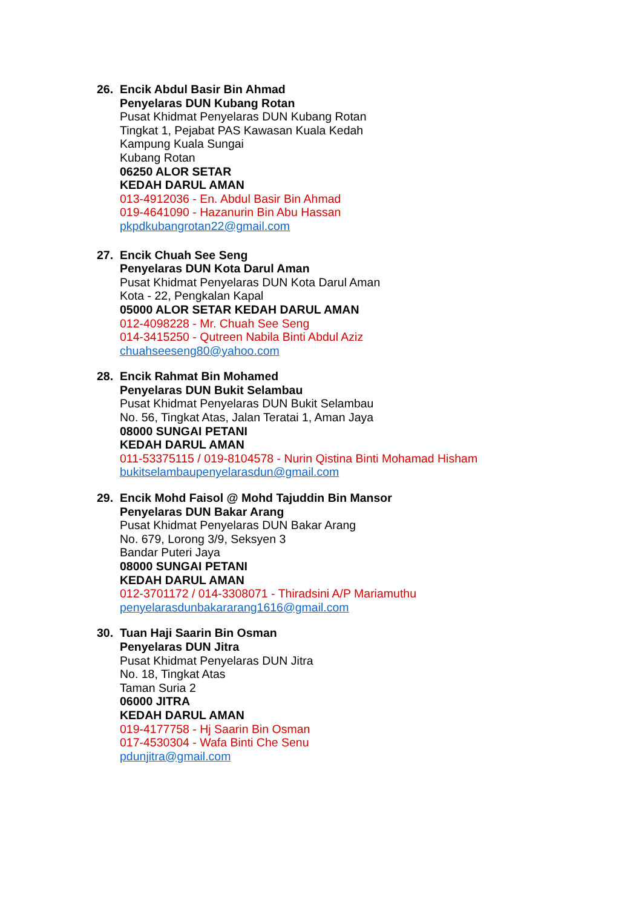26. Encik Abdul Basir Bin Ahmad
Penyelaras DUN Kubang Rotan
Pusat Khidmat Penyelaras DUN Kubang Rotan
Tingkat 1, Pejabat PAS Kawasan Kuala Kedah
Kampung Kuala Sungai
Kubang Rotan
06250 ALOR SETAR
KEDAH DARUL AMAN
013-4912036 - En. Abdul Basir Bin Ahmad
019-4641090 - Hazanurin Bin Abu Hassan
pkpdkubangrotan22@gmail.com
27. Encik Chuah See Seng
Penyelaras DUN Kota Darul Aman
Pusat Khidmat Penyelaras DUN Kota Darul Aman
Kota - 22, Pengkalan Kapal
05000 ALOR SETAR KEDAH DARUL AMAN
012-4098228 - Mr. Chuah See Seng
014-3415250 - Qutreen Nabila Binti Abdul Aziz
chuahseeseng80@yahoo.com
28. Encik Rahmat Bin Mohamed
Penyelaras DUN Bukit Selambau
Pusat Khidmat Penyelaras DUN Bukit Selambau
No. 56, Tingkat Atas, Jalan Teratai 1, Aman Jaya
08000 SUNGAI PETANI
KEDAH DARUL AMAN
011-53375115 / 019-8104578 - Nurin Qistina Binti Mohamad Hisham
bukitselambaupenyelarasdun@gmail.com
29. Encik Mohd Faisol @ Mohd Tajuddin Bin Mansor
Penyelaras DUN Bakar Arang
Pusat Khidmat Penyelaras DUN Bakar Arang
No. 679, Lorong 3/9, Seksyen 3
Bandar Puteri Jaya
08000 SUNGAI PETANI
KEDAH DARUL AMAN
012-3701172 / 014-3308071 - Thiradsini A/P Mariamuthu
penyelarasdunbakararang1616@gmail.com
30. Tuan Haji Saarin Bin Osman
Penyelaras DUN Jitra
Pusat Khidmat Penyelaras DUN Jitra
No. 18, Tingkat Atas
Taman Suria 2
06000 JITRA
KEDAH DARUL AMAN
019-4177758 - Hj Saarin Bin Osman
017-4530304 - Wafa Binti Che Senu
pdunjitra@gmail.com